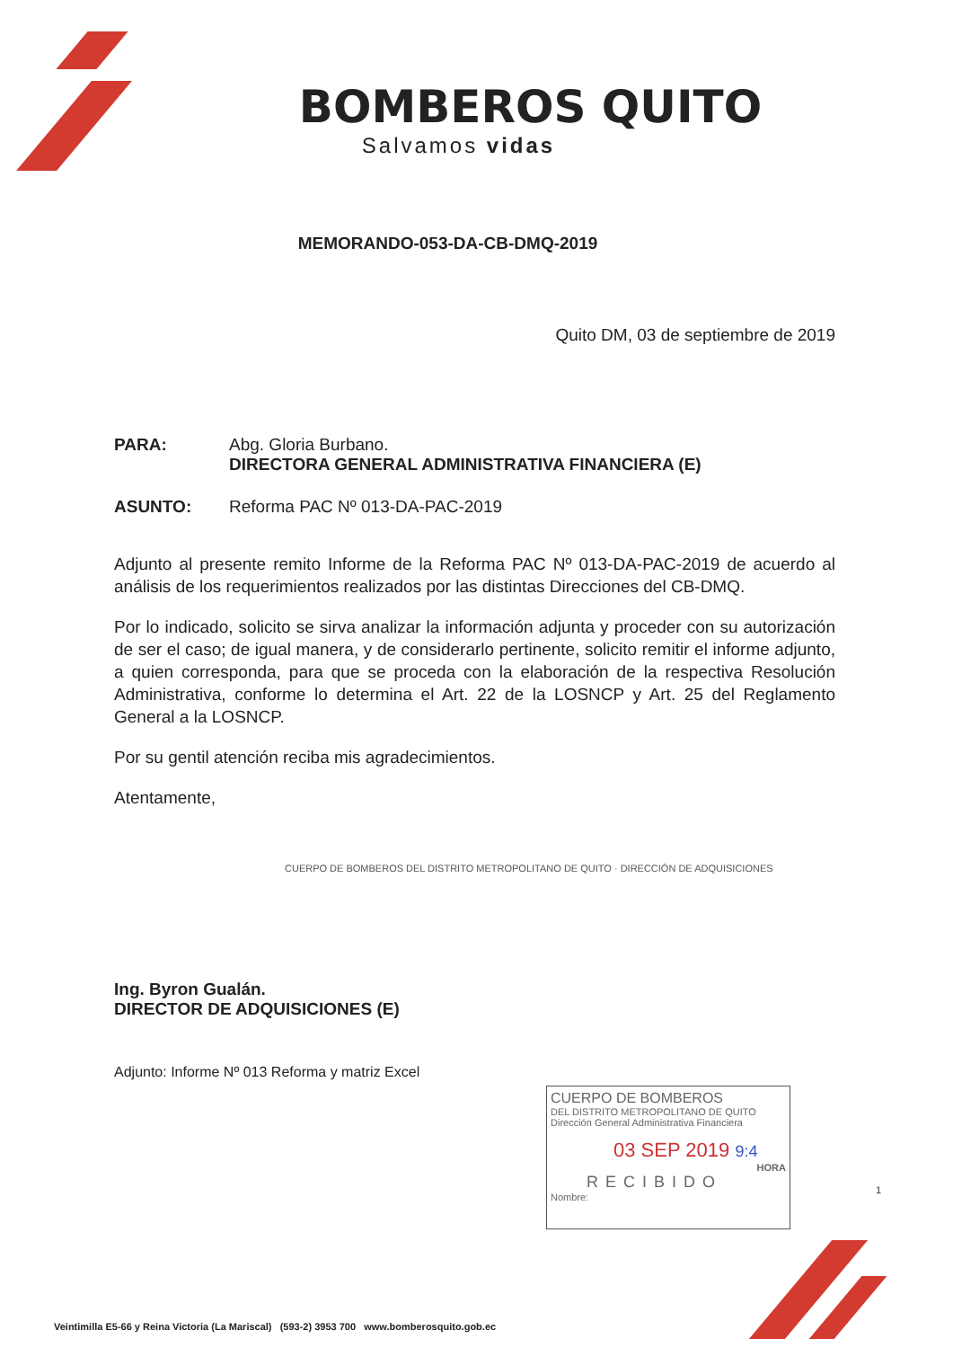BOMBEROS QUITO
Salvamos vidas
MEMORANDO-053-DA-CB-DMQ-2019
Quito DM, 03 de septiembre de 2019
PARA: Abg. Gloria Burbano.
DIRECTORA GENERAL ADMINISTRATIVA FINANCIERA (E)
ASUNTO: Reforma PAC Nº 013-DA-PAC-2019
Adjunto al presente remito Informe de la Reforma PAC Nº 013-DA-PAC-2019 de acuerdo al análisis de los requerimientos realizados por las distintas Direcciones del CB-DMQ.
Por lo indicado, solicito se sirva analizar la información adjunta y proceder con su autorización de ser el caso; de igual manera, y de considerarlo pertinente, solicito remitir el informe adjunto, a quien corresponda, para que se proceda con la elaboración de la respectiva Resolución Administrativa, conforme lo determina el Art. 22 de la LOSNCP y Art. 25 del Reglamento General a la LOSNCP.
Por su gentil atención reciba mis agradecimientos.
Atentamente,
CUERPO DE BOMBEROS DEL DISTRITO METROPOLITANO DE QUITO · DIRECCIÓN DE ADQUISICIONES
Ing. Byron Gualán.
DIRECTOR DE ADQUISICIONES (E)
Adjunto: Informe Nº 013 Reforma y matriz Excel
CUERPO DE BOMBEROS
DEL DISTRITO METROPOLITANO DE QUITO
Dirección General Administrativa Financiera
03 SEP 2019 9:4
HORA
RECIBIDO
Nombre:
1
Veintimilla E5-66 y Reina Victoria (La Mariscal) (593-2) 3953 700 www.bomberosquito.gob.ec